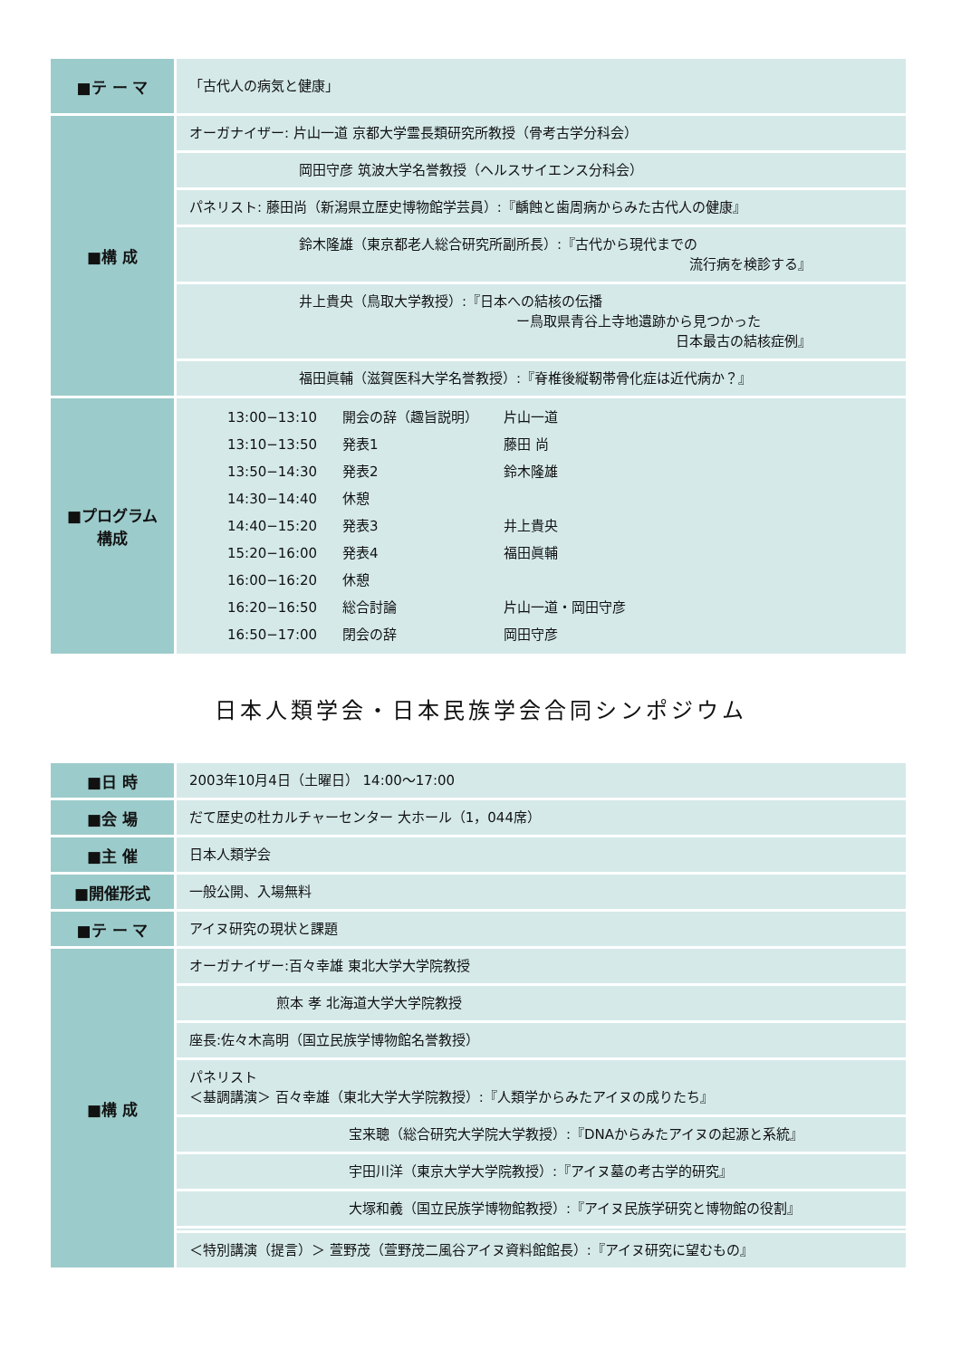| ■テ ー マ | 「古代人の病気と健康」 |
| ■構 成 | オーガナイザー: 片山一道 京都大学霊長類研究所教授（骨考古学分科会） |
| | 岡田守彦 筑波大学名誉教授（ヘルスサイエンス分科会） |
| | パネリスト: 藤田尚（新潟県立歴史博物館学芸員）:『齲蝕と歯周病からみた古代人の健康』 |
| | 鈴木隆雄（東京都老人総合研究所副所長）:『古代から現代までの 流行病を検診する』 |
| | 井上貴央（鳥取大学教授）:『日本への結核の伝播 ー鳥取県青谷上寺地遺跡から見つかった 日本最古の結核症例』 |
| | 福田眞輔（滋賀医科大学名誉教授）:『脊椎後縦靭帯骨化症は近代病か？』 |
| ■プログラム 構成 | / 13:00−13:10 / 開会の辞（趣旨説明） / 片山一道 / / 13:10−13:50 / 発表1 / 藤田 尚 / / 13:50−14:30 / 発表2 / 鈴木隆雄 / / 14:30−14:40 / 休憩 / / / 14:40−15:20 / 発表3 / 井上貴央 / / 15:20−16:00 / 発表4 / 福田眞輔 / / 16:00−16:20 / 休憩 / / / 16:20−16:50 / 総合討論 / 片山一道・岡田守彦 / / 16:50−17:00 / 閉会の辞 / 岡田守彦 / |
日本人類学会・日本民族学会合同シンポジウム
| ■日 時 | 2003年10月4日（土曜日） 14:00～17:00 |
| ■会 場 | だて歴史の杜カルチャーセンター 大ホール（1，044席） |
| ■主 催 | 日本人類学会 |
| ■開催形式 | 一般公開、入場無料 |
| ■テ ー マ | アイヌ研究の現状と課題 |
| ■構 成 | オーガナイザー:百々幸雄 東北大学大学院教授 |
| | 煎本 孝 北海道大学大学院教授 |
| | 座長:佐々木高明（国立民族学博物館名誉教授） |
| | パネリスト ＜基調講演＞ 百々幸雄（東北大学大学院教授）:『人類学からみたアイヌの成りたち』 |
| | 宝来聰（総合研究大学院大学教授）:『DNAからみたアイヌの起源と系統』 |
| | 宇田川洋（東京大学大学院教授）:『アイヌ墓の考古学的研究』 |
| | 大塚和義（国立民族学博物館教授）:『アイヌ民族学研究と博物館の役割』 |
| | ＜特別講演（提言）＞ 萱野茂（萱野茂二風谷アイヌ資料館館長）:『アイヌ研究に望むもの』 |